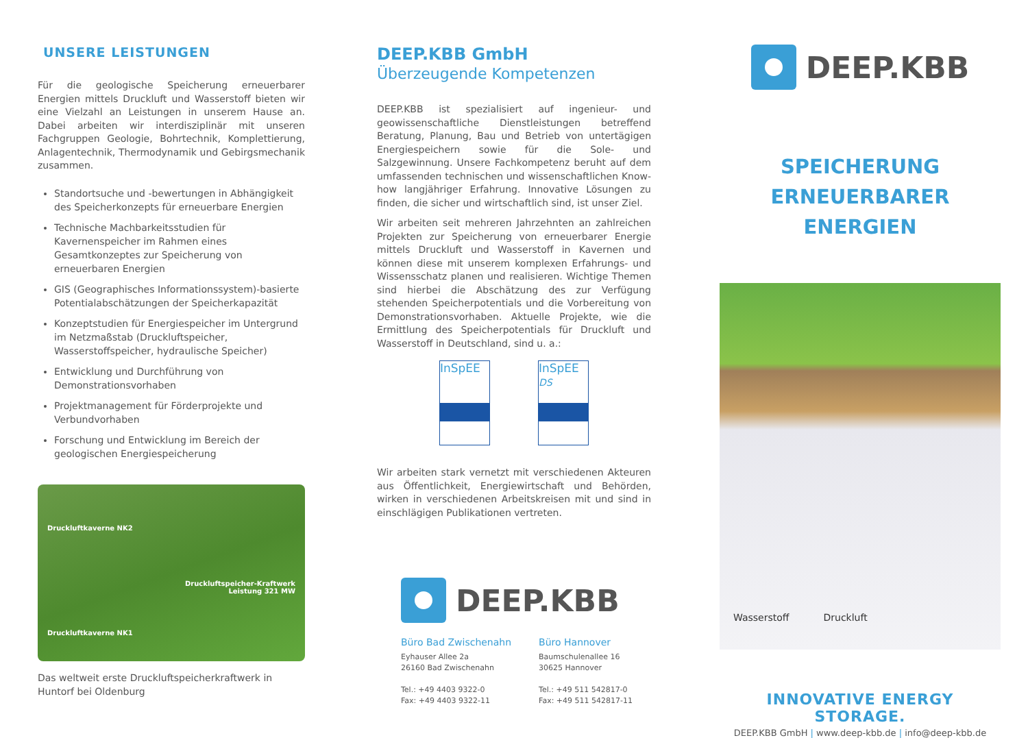UNSERE LEISTUNGEN
Für die geologische Speicherung erneuerbarer Energien mittels Druckluft und Wasserstoff bieten wir eine Vielzahl an Leistungen in unserem Hause an. Dabei arbeiten wir interdisziplinär mit unseren Fachgruppen Geologie, Bohrtechnik, Komplettierung, Anlagentechnik, Thermodynamik und Gebirgsmechanik zusammen.
Standortsuche und -bewertungen in Abhängigkeit des Speicherkonzepts für erneuerbare Energien
Technische Machbarkeitsstudien für Kavernenspeicher im Rahmen eines Gesamtkonzeptes zur Speicherung von erneuerbaren Energien
GIS (Geographisches Informationssystem)-basierte Potentialabschätzungen der Speicherkapazität
Konzeptstudien für Energiespeicher im Untergrund im Netzmaßstab (Druckluftspeicher, Wasserstoffspeicher, hydraulische Speicher)
Entwicklung und Durchführung von Demonstrationsvorhaben
Projektmanagement für Förderprojekte und Verbundvorhaben
Forschung und Entwicklung im Bereich der geologischen Energiespeicherung
Druckluftkaverne NK2
Druckluftspeicher-Kraftwerk
Leistung 321 MW
Druckluftkaverne NK1
Das weltweit erste Druckluftspeicherkraftwerk in Huntorf bei Oldenburg
DEEP.KBB GmbH
Überzeugende Kompetenzen
DEEP.KBB ist spezialisiert auf ingenieur- und geowissenschaftliche Dienstleistungen betreffend Beratung, Planung, Bau und Betrieb von untertägigen Energiespeichern sowie für die Sole- und Salzgewinnung. Unsere Fachkompetenz beruht auf dem umfassenden technischen und wissenschaftlichen Know-how langjähriger Erfahrung. Innovative Lösungen zu finden, die sicher und wirtschaftlich sind, ist unser Ziel.
Wir arbeiten seit mehreren Jahrzehnten an zahlreichen Projekten zur Speicherung von erneuerbarer Energie mittels Druckluft und Wasserstoff in Kavernen und können diese mit unserem komplexen Erfahrungs- und Wissensschatz planen und realisieren. Wichtige Themen sind hierbei die Abschätzung des zur Verfügung stehenden Speicherpotentials und die Vorbereitung von Demonstrationsvorhaben. Aktuelle Projekte, wie die Ermittlung des Speicherpotentials für Druckluft und Wasserstoff in Deutschland, sind u. a.:
InSpEE InSpEE
DS
Wir arbeiten stark vernetzt mit verschiedenen Akteuren aus Öffentlichkeit, Energiewirtschaft und Behörden, wirken in verschiedenen Arbeitskreisen mit und sind in einschlägigen Publikationen vertreten.
DEEP.KBB
Büro Bad Zwischenahn
Eyhauser Allee 2a
26160 Bad Zwischenahn
Tel.: +49 4403 9322-0
Fax: +49 4403 9322-11
Büro Hannover
Baumschulenallee 16
30625 Hannover
Tel.: +49 511 542817-0
Fax: +49 511 542817-11
DEEP.KBB
SPEICHERUNG
ERNEUERBARER ENERGIEN
Wasserstoff Druckluft
INNOVATIVE ENERGY STORAGE.
DEEP.KBB GmbH | www.deep-kbb.de | info@deep-kbb.de